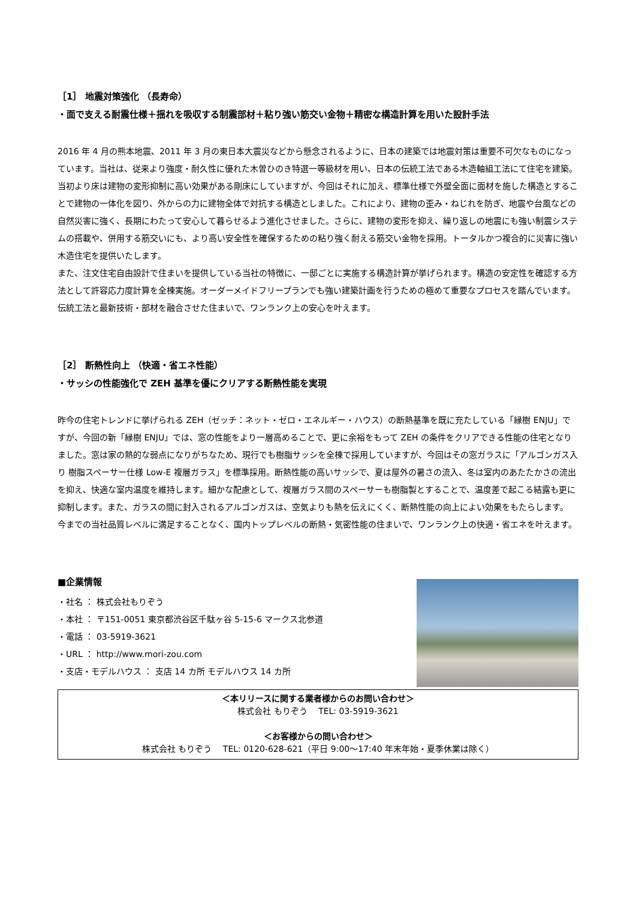［1］ 地震対策強化 （長寿命）
・面で支える耐震仕様＋揺れを吸収する制震部材＋粘り強い筋交い金物＋精密な構造計算を用いた設計手法
2016 年 4 月の熊本地震、2011 年 3 月の東日本大震災などから懸念されるように、日本の建築では地震対策は重要不可欠なものになっています。当社は、従来より強度・耐久性に優れた木曽ひのき特選一等級材を用い、日本の伝統工法である木造軸組工法にて住宅を建築。当初より床は建物の変形抑制に高い効果がある剛床にしていますが、今回はそれに加え、標準仕様で外壁全面に面材を施した構造とすることで建物の一体化を図り、外からの力に建物全体で対抗する構造としました。これにより、建物の歪み・ねじれを防ぎ、地震や台風などの自然災害に強く、長期にわたって安心して暮らせるよう進化させました。さらに、建物の変形を抑え、繰り返しの地震にも強い制震システムの搭載や、併用する筋交いにも、より高い安全性を確保するための粘り強く耐える筋交い金物を採用。トータルかつ複合的に災害に強い木造住宅を提供いたします。
また、注文住宅自由設計で住まいを提供している当社の特徴に、一邸ごとに実施する構造計算が挙げられます。構造の安定性を確認する方法として許容応力度計算を全棟実施。オーダーメイドフリープランでも強い建築計画を行うための極めて重要なプロセスを踏んでいます。
伝統工法と最新技術・部材を融合させた住まいで、ワンランク上の安心を叶えます。
［2］ 断熱性向上 （快適・省エネ性能）
・サッシの性能強化で ZEH 基準を優にクリアする断熱性能を実現
昨今の住宅トレンドに挙げられる ZEH（ゼッチ：ネット・ゼロ・エネルギー・ハウス）の断熱基準を既に充たしている「縁樹 ENJU」ですが、今回の新「縁樹 ENJU」では、窓の性能をより一層高めることで、更に余裕をもって ZEH の条件をクリアできる性能の住宅となりました。窓は家の熱的な弱点になりがちなため、現行でも樹脂サッシを全棟で採用していますが、今回はその窓ガラスに「アルゴンガス入り 樹脂スペーサー仕様 Low-E 複層ガラス」を標準採用。断熱性能の高いサッシで、夏は屋外の暑さの流入、冬は室内のあたたかさの流出を抑え、快適な室内温度を維持します。細かな配慮として、複層ガラス間のスペーサーも樹脂製とすることで、温度差で起こる結露も更に抑制します。また、ガラスの間に封入されるアルゴンガスは、空気よりも熱を伝えにくく、断熱性能の向上によい効果をもたらします。
今までの当社品質レベルに満足することなく、国内トップレベルの断熱・気密性能の住まいで、ワンランク上の快適・省エネを叶えます。
■企業情報
・社名 ： 株式会社もりぞう
・本社 ： 〒151-0051 東京都渋谷区千駄ヶ谷 5-15-6 マークス北参道
・電話 ： 03-5919-3621
・URL ： http://www.mori-zou.com
・支店・モデルハウス ： 支店 14 カ所 モデルハウス 14 カ所
＜本リリースに関する業者様からのお問い合わせ＞
株式会社 もりぞう　 TEL: 03-5919-3621
＜お客様からの問い合わせ＞
株式会社 もりぞう　 TEL: 0120-628-621（平日 9:00～17:40 年末年始・夏季休業は除く）